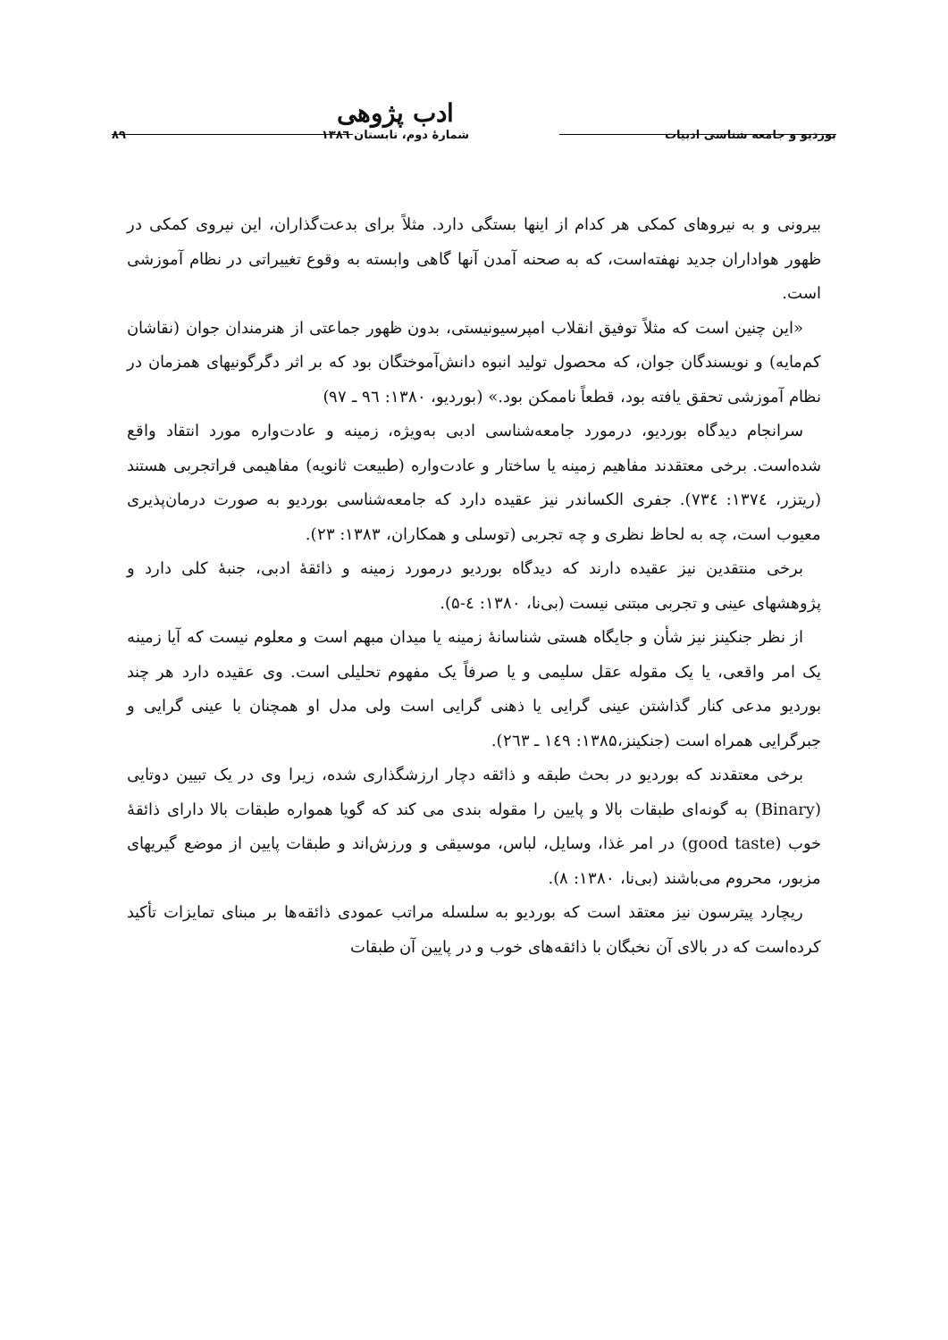بوردیو و جامعه شناسی ادبیات
ادب پژوهی
شمارهٔ دوم، تابستان ۱۳۸٦
۸۹
بیرونی و به نیروهای کمکی هر کدام از اینها بستگی دارد. مثلاً برای بدعت‌گذاران، این نیروی کمکی در ظهور هواداران جدید نهفته‌است، که به صحنه آمدن آنها گاهی وابسته به وقوع تغییراتی در نظام آموزشی است.
«این چنین است که مثلاً توفیق انقلاب امپرسیونیستی، بدون ظهور جماعتی از هنرمندان جوان (نقاشان کم‌مایه) و نویسندگان جوان، که محصول تولید انبوه دانش‌آموختگان بود که بر اثر دگرگونیهای همزمان در نظام آموزشی تحقق یافته بود، قطعاً ناممکن بود.» (بوردیو، ۱۳۸۰: ۹٦ ـ ۹۷)
سرانجام دیدگاه بوردیو، درمورد جامعه‌شناسی ادبی به‌ویژه، زمینه و عادت‌واره مورد انتقاد واقع شده‌است. برخی معتقدند مفاهیم زمینه یا ساختار و عادت‌واره (طبیعت ثانویه) مفاهیمی فراتجربی هستند (ریتزر، ۱۳۷٤: ۷۳٤). جفری الکساندر نیز عقیده دارد که جامعه‌شناسی بوردیو به صورت درمان‌پذیری معیوب است، چه به لحاظ نظری و چه تجربی (توسلی و همکاران، ۱۳۸۳: ۲۳).
برخی منتقدین نیز عقیده دارند که دیدگاه بوردیو درمورد زمینه و ذائقهٔ ادبی، جنبهٔ کلی دارد و پژوهشهای عینی و تجربی مبتنی نیست (بی‌نا، ۱۳۸۰: ٤-۵).
از نظر جنکینز نیز شأن و جایگاه هستی شناسانهٔ زمینه یا میدان مبهم است و معلوم نیست که آیا زمینه یک امر واقعی، یا یک مقوله عقل سلیمی و یا صرفاً یک مفهوم تحلیلی است. وی عقیده دارد هر چند بوردیو مدعی کنار گذاشتن عینی گرایی یا ذهنی گرایی است ولی مدل او همچنان با عینی گرایی و جبرگرایی همراه است (جنکینز،۱۳۸۵: ۱٤۹ ـ ۲٦۳).
برخی معتقدند که بوردیو در بحث طبقه و ذائقه دچار ارزشگذاری شده، زیرا وی در یک تبیین دوتایی (Binary) به گونه‌ای طبقات بالا و پایین را مقوله بندی می کند که گویا همواره طبقات بالا دارای ذائقهٔ خوب (good taste) در امر غذا، وسایل، لباس، موسیقی و ورزش‌اند و طبقات پایین از موضع گیریهای مزبور، محروم می‌باشند (بی‌نا، ۱۳۸۰: ۸).
ریچارد پیترسون نیز معتقد است که بوردیو به سلسله مراتب عمودی ذائقه‌ها بر مبنای تمایزات تأکید کرده‌است که در بالای آن نخبگان با ذائقه‌های خوب و در پایین آن طبقات